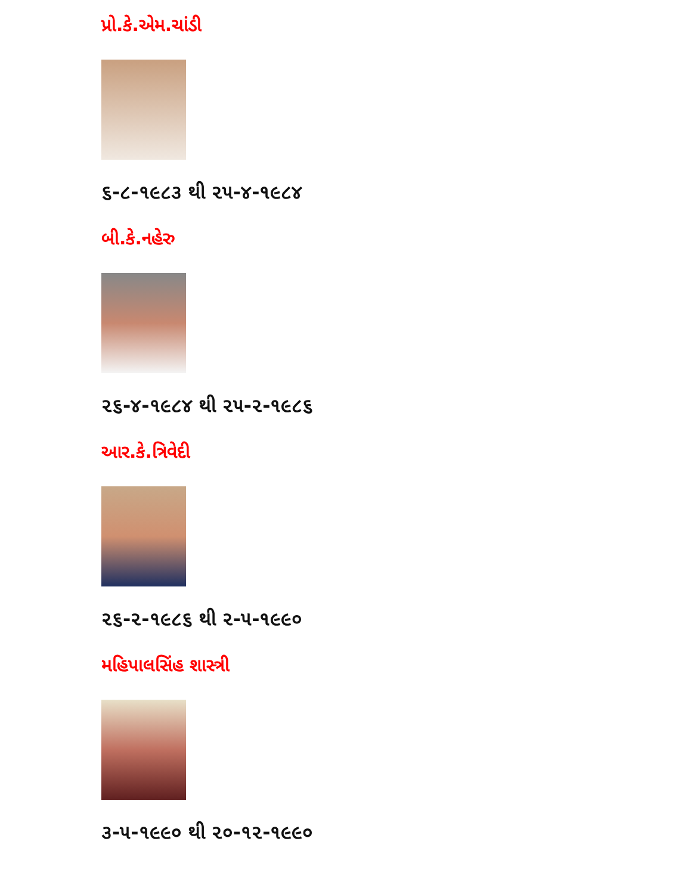પ્રો.કે.એમ.ચાંડી
૬-૮-૧૯૮૩ થી ૨૫-૪-૧૯૮૪
બી.કે.નહેરુ
૨૬-૪-૧૯૮૪ થી ૨૫-૨-૧૯૮૬
આર.કે.ત્રિવેદી
૨૬-૨-૧૯૮૬ થી ૨-૫-૧૯૯૦
મહિપાલસિંહ શાસ્ત્રી
૩-૫-૧૯૯૦ થી ૨૦-૧૨-૧૯૯૦